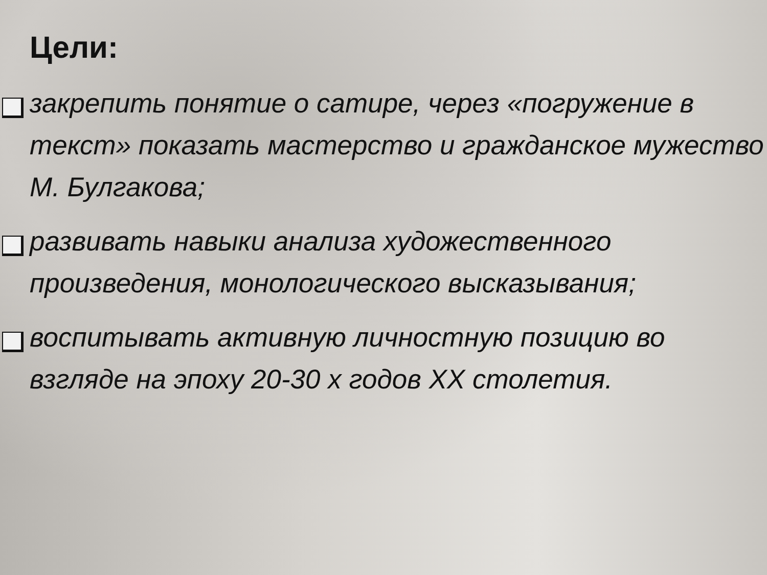Цели:
закрепить понятие о сатире, через «погружение в текст» показать мастерство и гражданское мужество М. Булгакова;
развивать навыки анализа художественного произведения, монологического высказывания;
воспитывать активную личностную позицию во взгляде на эпоху 20-30 х годов XX столетия.